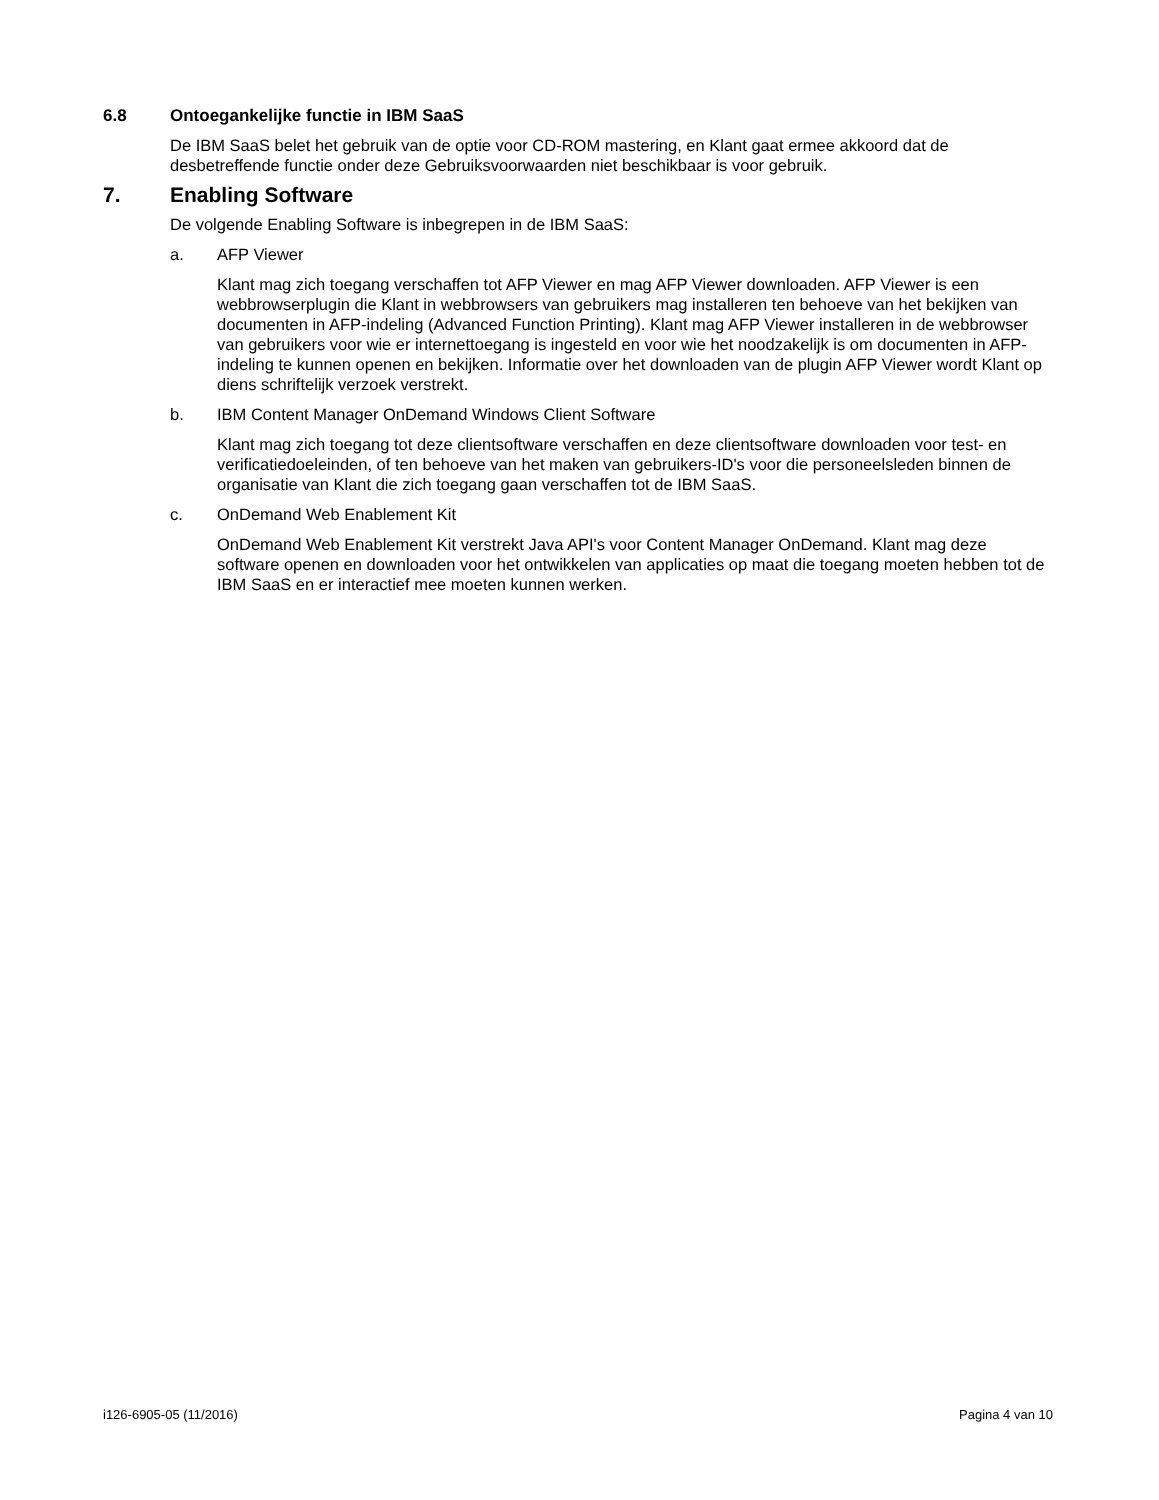6.8 Ontoegankelijke functie in IBM SaaS
De IBM SaaS belet het gebruik van de optie voor CD-ROM mastering, en Klant gaat ermee akkoord dat de desbetreffende functie onder deze Gebruiksvoorwaarden niet beschikbaar is voor gebruik.
7. Enabling Software
De volgende Enabling Software is inbegrepen in de IBM SaaS:
a. AFP Viewer
Klant mag zich toegang verschaffen tot AFP Viewer en mag AFP Viewer downloaden. AFP Viewer is een webbrowserplugin die Klant in webbrowsers van gebruikers mag installeren ten behoeve van het bekijken van documenten in AFP-indeling (Advanced Function Printing). Klant mag AFP Viewer installeren in de webbrowser van gebruikers voor wie er internettoegang is ingesteld en voor wie het noodzakelijk is om documenten in AFP-indeling te kunnen openen en bekijken. Informatie over het downloaden van de plugin AFP Viewer wordt Klant op diens schriftelijk verzoek verstrekt.
b. IBM Content Manager OnDemand Windows Client Software
Klant mag zich toegang tot deze clientsoftware verschaffen en deze clientsoftware downloaden voor test- en verificatiedoeleinden, of ten behoeve van het maken van gebruikers-ID's voor die personeelsleden binnen de organisatie van Klant die zich toegang gaan verschaffen tot de IBM SaaS.
c. OnDemand Web Enablement Kit
OnDemand Web Enablement Kit verstrekt Java API's voor Content Manager OnDemand. Klant mag deze software openen en downloaden voor het ontwikkelen van applicaties op maat die toegang moeten hebben tot de IBM SaaS en er interactief mee moeten kunnen werken.
i126-6905-05 (11/2016) Pagina 4 van 10